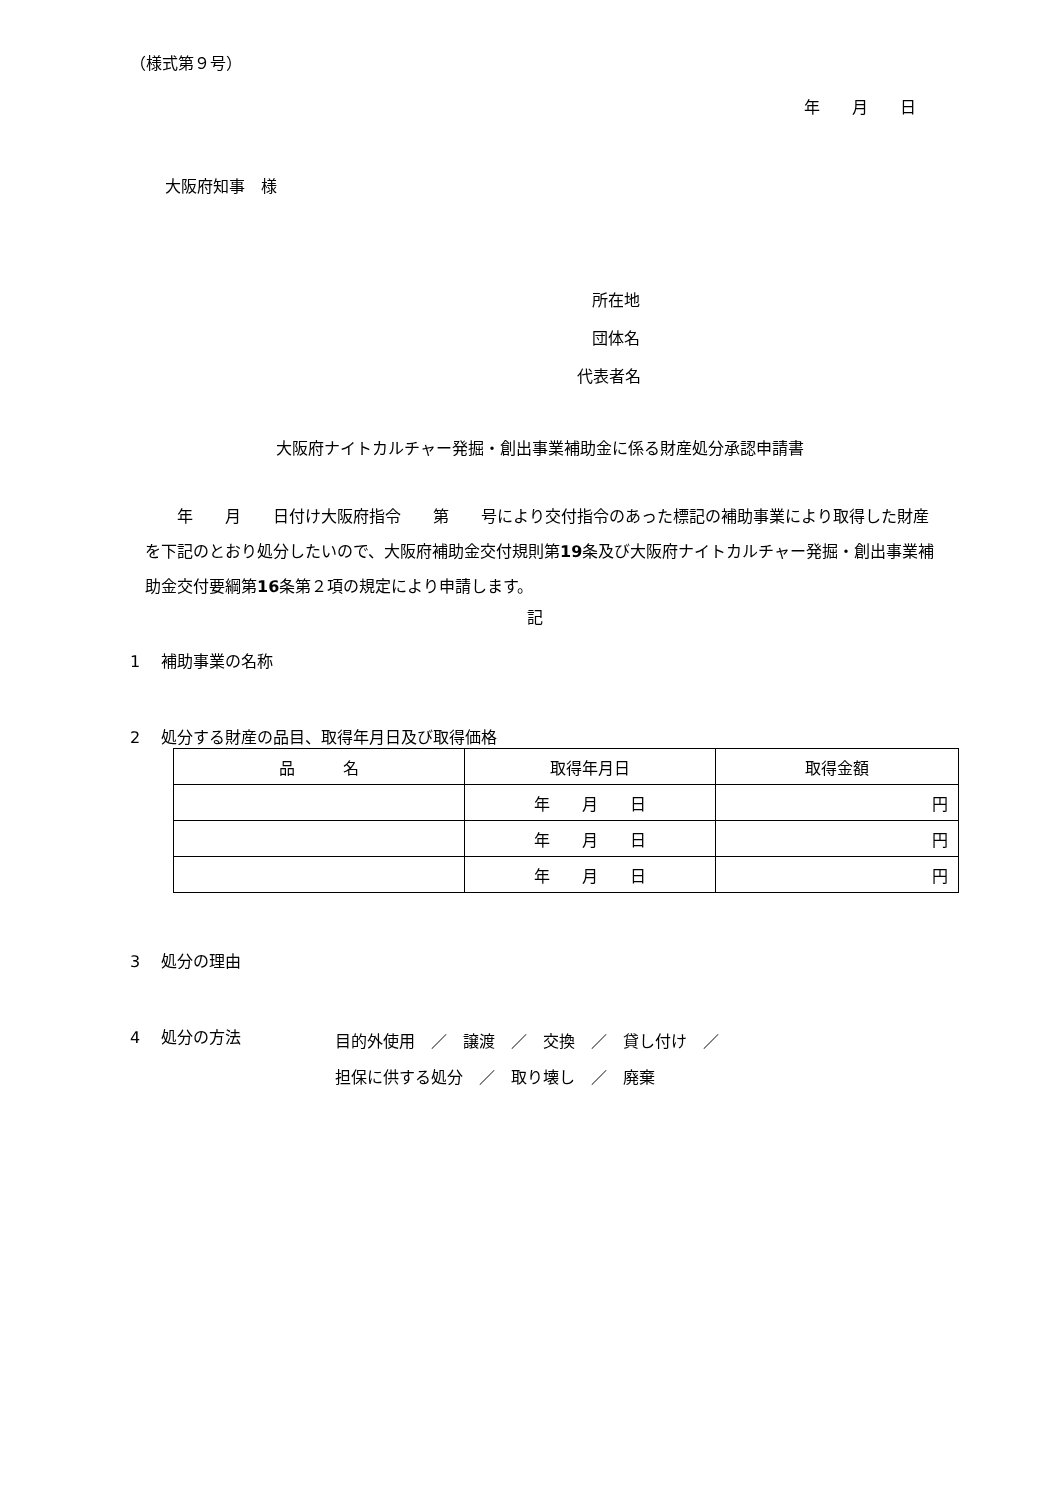（様式第９号）
年　　月　　日
大阪府知事　様
所在地
団体名
代表者名
大阪府ナイトカルチャー発掘・創出事業補助金に係る財産処分承認申請書
　　年　　月　　日付け大阪府指令　　第　　号により交付指令のあった標記の補助事業により取得した財産を下記のとおり処分したいので、大阪府補助金交付規則第19条及び大阪府ナイトカルチャー発掘・創出事業補助金交付要綱第16条第２項の規定により申請します。
記
1　 補助事業の名称
2　 処分する財産の品目、取得年月日及び取得価格
| 品 名 | 取得年月日 | 取得金額 |
| --- | --- | --- |
| | 年 月 日 | 円 |
| | 年 月 日 | 円 |
| | 年 月 日 | 円 |
3　 処分の理由
4　 処分の方法
目的外使用　／　譲渡　／　交換　／　貸し付け　／
担保に供する処分　／　取り壊し　／　廃棄